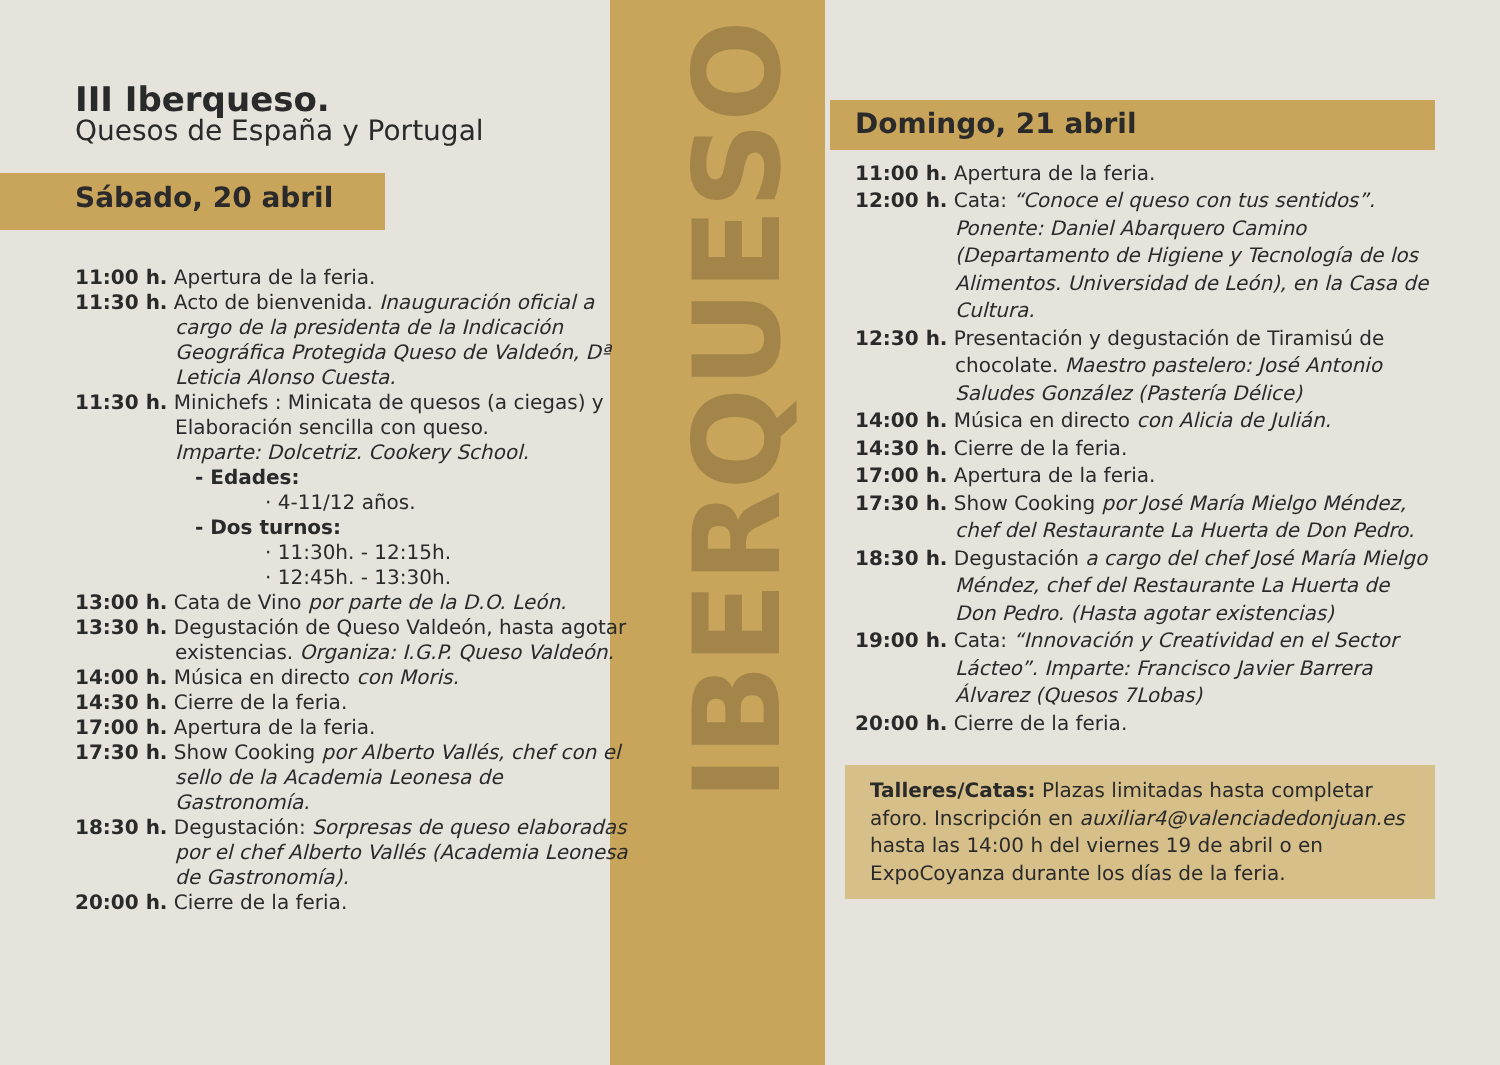IBERQUESO
III Iberqueso.
Quesos de España y Portugal
Sábado, 20 abril
11:00 h. Apertura de la feria.
11:30 h. Acto de bienvenida. Inauguración oficial a cargo de la presidenta de la Indicación Geográfica Protegida Queso de Valdeón, Dª Leticia Alonso Cuesta.
11:30 h. Minichefs : Minicata de quesos (a ciegas) y Elaboración sencilla con queso.
Imparte: Dolcetriz. Cookery School.
- Edades:
· 4-11/12 años.
- Dos turnos:
· 11:30h. - 12:15h.
· 12:45h. - 13:30h.
13:00 h. Cata de Vino por parte de la D.O. León.
13:30 h. Degustación de Queso Valdeón, hasta agotar existencias. Organiza: I.G.P. Queso Valdeón.
14:00 h. Música en directo con Moris.
14:30 h. Cierre de la feria.
17:00 h. Apertura de la feria.
17:30 h. Show Cooking por Alberto Vallés, chef con el sello de la Academia Leonesa de Gastronomía.
18:30 h. Degustación: Sorpresas de queso elaboradas por el chef Alberto Vallés (Academia Leonesa de Gastronomía).
20:00 h. Cierre de la feria.
Domingo, 21 abril
11:00 h. Apertura de la feria.
12:00 h. Cata: “Conoce el queso con tus sentidos”. Ponente: Daniel Abarquero Camino (Departamento de Higiene y Tecnología de los Alimentos. Universidad de León), en la Casa de Cultura.
12:30 h. Presentación y degustación de Tiramisú de chocolate. Maestro pastelero: José Antonio Saludes González (Pastería Délice)
14:00 h. Música en directo con Alicia de Julián.
14:30 h. Cierre de la feria.
17:00 h. Apertura de la feria.
17:30 h. Show Cooking por José María Mielgo Méndez, chef del Restaurante La Huerta de Don Pedro.
18:30 h. Degustación a cargo del chef José María Mielgo Méndez, chef del Restaurante La Huerta de Don Pedro. (Hasta agotar existencias)
19:00 h. Cata: “Innovación y Creatividad en el Sector Lácteo”. Imparte: Francisco Javier Barrera Álvarez (Quesos 7Lobas)
20:00 h. Cierre de la feria.
Talleres/Catas: Plazas limitadas hasta completar aforo. Inscripción en auxiliar4@valenciadedonjuan.es hasta las 14:00 h del viernes 19 de abril o en ExpoCoyanza durante los días de la feria.